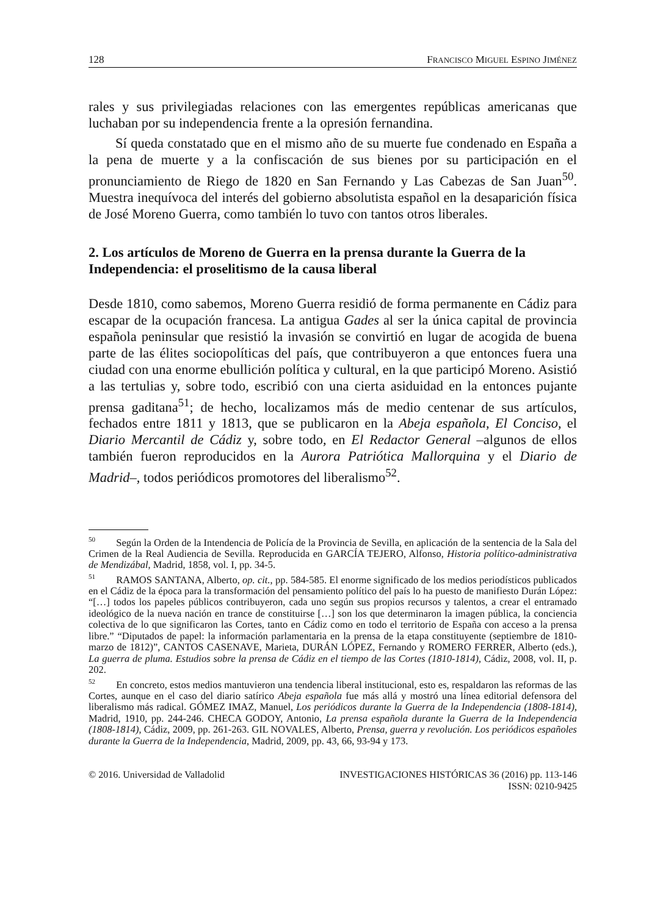128 FRANCISCO MIGUEL ESPINO JIMÉNEZ
rales y sus privilegiadas relaciones con las emergentes repúblicas americanas que luchaban por su independencia frente a la opresión fernandina.
Sí queda constatado que en el mismo año de su muerte fue condenado en España a la pena de muerte y a la confiscación de sus bienes por su participación en el pronunciamiento de Riego de 1820 en San Fernando y Las Cabezas de San Juan<sup>50</sup>. Muestra inequívoca del interés del gobierno absolutista español en la desaparición física de José Moreno Guerra, como también lo tuvo con tantos otros liberales.
2. Los artículos de Moreno de Guerra en la prensa durante la Guerra de la Independencia: el proselitismo de la causa liberal
Desde 1810, como sabemos, Moreno Guerra residió de forma permanente en Cádiz para escapar de la ocupación francesa. La antigua Gades al ser la única capital de provincia española peninsular que resistió la invasión se convirtió en lugar de acogida de buena parte de las élites sociopolíticas del país, que contribuyeron a que entonces fuera una ciudad con una enorme ebullición política y cultural, en la que participó Moreno. Asistió a las tertulias y, sobre todo, escribió con una cierta asiduidad en la entonces pujante prensa gaditana<sup>51</sup>; de hecho, localizamos más de medio centenar de sus artículos, fechados entre 1811 y 1813, que se publicaron en la Abeja española, El Conciso, el Diario Mercantil de Cádiz y, sobre todo, en El Redactor General –algunos de ellos también fueron reproducidos en la Aurora Patriótica Mallorquina y el Diario de Madrid–, todos periódicos promotores del liberalismo<sup>52</sup>.
<sup>50</sup> Según la Orden de la Intendencia de Policía de la Provincia de Sevilla, en aplicación de la sentencia de la Sala del Crimen de la Real Audiencia de Sevilla. Reproducida en GARCÍA TEJERO, Alfonso, Historia político-administrativa de Mendizábal, Madrid, 1858, vol. I, pp. 34-5.
<sup>51</sup> RAMOS SANTANA, Alberto, op. cit., pp. 584-585. El enorme significado de los medios periodísticos publicados en el Cádiz de la época para la transformación del pensamiento político del país lo ha puesto de manifiesto Durán López: “[…] todos los papeles públicos contribuyeron, cada uno según sus propios recursos y talentos, a crear el entramado ideológico de la nueva nación en trance de constituirse […] son los que determinaron la imagen pública, la conciencia colectiva de lo que significaron las Cortes, tanto en Cádiz como en todo el territorio de España con acceso a la prensa libre.” “Diputados de papel: la información parlamentaria en la prensa de la etapa constituyente (septiembre de 1810-marzo de 1812)”, CANTOS CASENAVE, Marieta, DURÁN LÓPEZ, Fernando y ROMERO FERRER, Alberto (eds.), La guerra de pluma. Estudios sobre la prensa de Cádiz en el tiempo de las Cortes (1810-1814), Cádiz, 2008, vol. II, p. 202.
<sup>52</sup> En concreto, estos medios mantuvieron una tendencia liberal institucional, esto es, respaldaron las reformas de las Cortes, aunque en el caso del diario satírico Abeja española fue más allá y mostró una línea editorial defensora del liberalismo más radical. GÓMEZ IMAZ, Manuel, Los periódicos durante la Guerra de la Independencia (1808-1814), Madrid, 1910, pp. 244-246. CHECA GODOY, Antonio, La prensa española durante la Guerra de la Independencia (1808-1814), Cádiz, 2009, pp. 261-263. GIL NOVALES, Alberto, Prensa, guerra y revolución. Los periódicos españoles durante la Guerra de la Independencia, Madrid, 2009, pp. 43, 66, 93-94 y 173.
© 2016. Universidad de Valladolid INVESTIGACIONES HISTÓRICAS 36 (2016) pp. 113-146
ISSN: 0210-9425